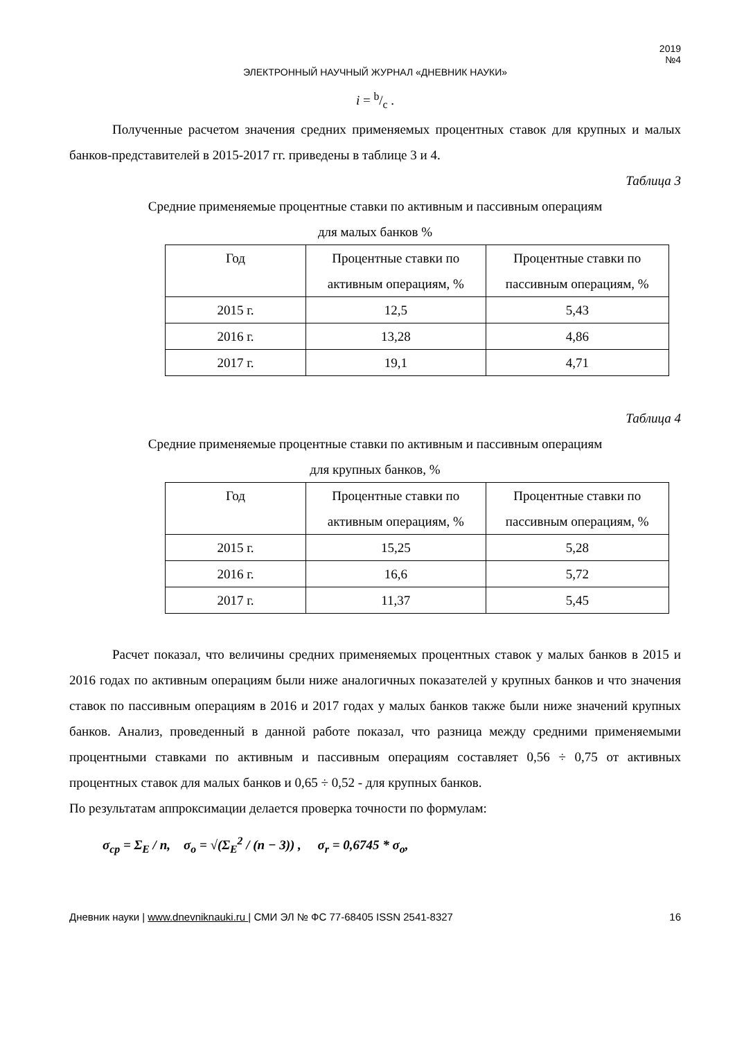2019
№4
ЭЛЕКТРОННЫЙ НАУЧНЫЙ ЖУРНАЛ «ДНЕВНИК НАУКИ»
i = b/c .
Полученные расчетом значения средних применяемых процентных ставок для крупных и малых банков-представителей в 2015-2017 гг. приведены в таблице 3 и 4.
Таблица 3
Средние применяемые процентные ставки по активным и пассивным операциям
для малых банков %
| Год | Процентные ставки по активным операциям, % | Процентные ставки по пассивным операциям, % |
| 2015 г. | 12,5 | 5,43 |
| 2016 г. | 13,28 | 4,86 |
| 2017 г. | 19,1 | 4,71 |
Таблица 4
Средние применяемые процентные ставки по активным и пассивным операциям
для крупных банков, %
| Год | Процентные ставки по активным операциям, % | Процентные ставки по пассивным операциям, % |
| 2015 г. | 15,25 | 5,28 |
| 2016 г. | 16,6 | 5,72 |
| 2017 г. | 11,37 | 5,45 |
Расчет показал, что величины средних применяемых процентных ставок у малых банков в 2015 и 2016 годах по активным операциям были ниже аналогичных показателей у крупных банков и что значения ставок по пассивным операциям в 2016 и 2017 годах у малых банков также были ниже значений крупных банков. Анализ, проведенный в данной работе показал, что разница между средними применяемыми процентными ставками по активным и пассивным операциям составляет 0,56 ÷ 0,75 от активных процентных ставок для малых банков и 0,65 ÷ 0,52 - для крупных банков.
По результатам аппроксимации делается проверка точности по формулам:
σ<sub>ср</sub> = Σ<sub>E</sub> / n, σ<sub>o</sub> = √(Σ<sub>E</sub><sup>2</sup> / (n − 3)) , σ<sub>r</sub> = 0,6745 * σ<sub>o</sub>,
Дневник науки | www.dnevniknauki.ru | СМИ ЭЛ № ФС 77-68405 ISSN 2541-8327 16